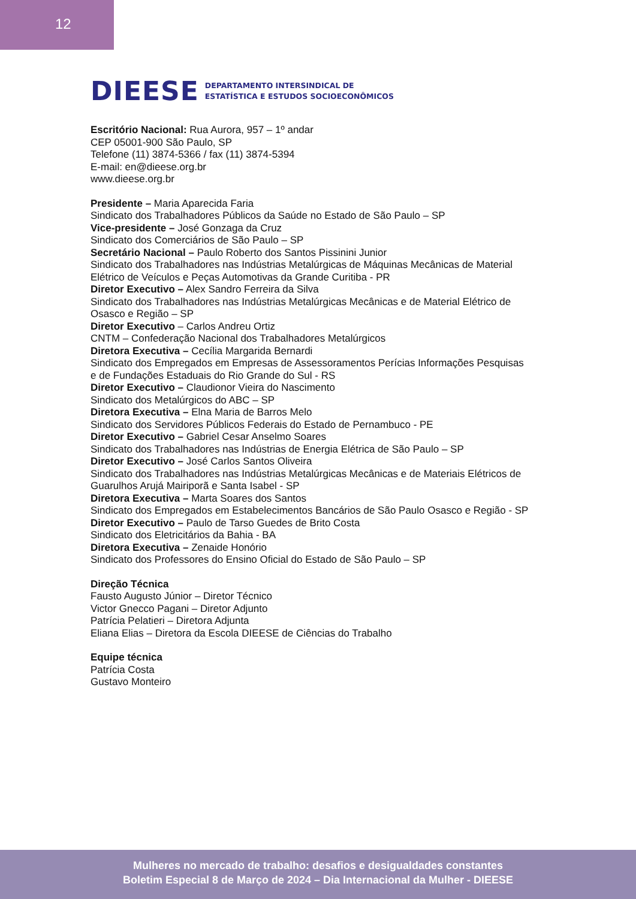12
DIEESE DEPARTAMENTO INTERSINDICAL DE
ESTATÍSTICA E ESTUDOS SOCIOECONÔMICOS
Escritório Nacional: Rua Aurora, 957 – 1º andar
CEP 05001-900 São Paulo, SP
Telefone (11) 3874-5366 / fax (11) 3874-5394
E-mail: en@dieese.org.br
www.dieese.org.br
Presidente – Maria Aparecida Faria
Sindicato dos Trabalhadores Públicos da Saúde no Estado de São Paulo – SP
Vice-presidente – José Gonzaga da Cruz
Sindicato dos Comerciários de São Paulo – SP
Secretário Nacional – Paulo Roberto dos Santos Pissinini Junior
Sindicato dos Trabalhadores nas Indústrias Metalúrgicas de Máquinas Mecânicas de Material
Elétrico de Veículos e Peças Automotivas da Grande Curitiba - PR
Diretor Executivo – Alex Sandro Ferreira da Silva
Sindicato dos Trabalhadores nas Indústrias Metalúrgicas Mecânicas e de Material Elétrico de
Osasco e Região – SP
Diretor Executivo – Carlos Andreu Ortiz
CNTM – Confederação Nacional dos Trabalhadores Metalúrgicos
Diretora Executiva – Cecília Margarida Bernardi
Sindicato dos Empregados em Empresas de Assessoramentos Perícias Informações Pesquisas
e de Fundações Estaduais do Rio Grande do Sul - RS
Diretor Executivo – Claudionor Vieira do Nascimento
Sindicato dos Metalúrgicos do ABC – SP
Diretora Executiva – Elna Maria de Barros Melo
Sindicato dos Servidores Públicos Federais do Estado de Pernambuco - PE
Diretor Executivo – Gabriel Cesar Anselmo Soares
Sindicato dos Trabalhadores nas Indústrias de Energia Elétrica de São Paulo – SP
Diretor Executivo – José Carlos Santos Oliveira
Sindicato dos Trabalhadores nas Indústrias Metalúrgicas Mecânicas e de Materiais Elétricos de
Guarulhos Arujá Mairiporã e Santa Isabel - SP
Diretora Executiva – Marta Soares dos Santos
Sindicato dos Empregados em Estabelecimentos Bancários de São Paulo Osasco e Região - SP
Diretor Executivo – Paulo de Tarso Guedes de Brito Costa
Sindicato dos Eletricitários da Bahia - BA
Diretora Executiva – Zenaide Honório
Sindicato dos Professores do Ensino Oficial do Estado de São Paulo – SP
Direção Técnica
Fausto Augusto Júnior – Diretor Técnico
Victor Gnecco Pagani – Diretor Adjunto
Patrícia Pelatieri – Diretora Adjunta
Eliana Elias – Diretora da Escola DIEESE de Ciências do Trabalho
Equipe técnica
Patrícia Costa
Gustavo Monteiro
Mulheres no mercado de trabalho: desafios e desigualdades constantes
Boletim Especial 8 de Março de 2024 – Dia Internacional da Mulher - DIEESE